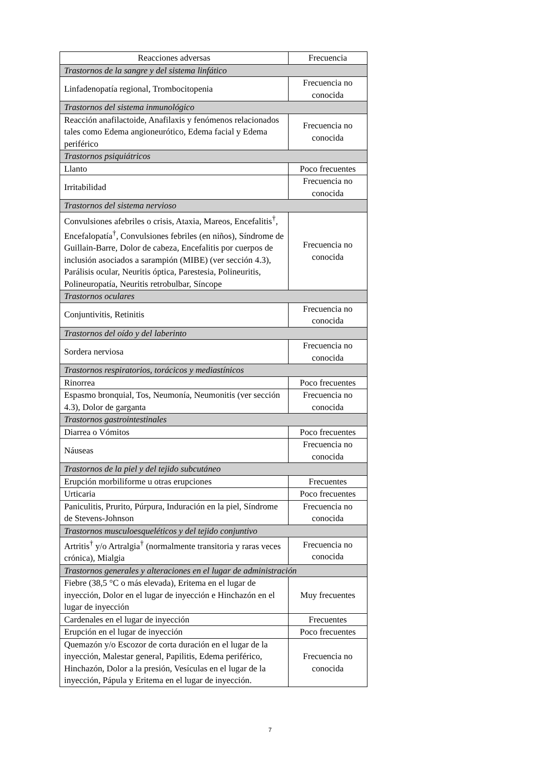| Reacciones adversas | Frecuencia |
| --- | --- |
| Trastornos de la sangre y del sistema linfático | |
| Linfadenopatía regional, Trombocitopenia | Frecuencia no conocida |
| Trastornos del sistema inmunológico | |
| Reacción anafilactoide, Anafilaxis y fenómenos relacionados tales como Edema angioneurótico, Edema facial y Edema periférico | Frecuencia no conocida |
| Trastornos psiquiátricos | |
| Llanto | Poco frecuentes |
| Irritabilidad | Frecuencia no conocida |
| Trastornos del sistema nervioso | |
| Convulsiones afebriles o crisis, Ataxia, Mareos, Encefalitis<sup>†</sup>, Encefalopatía<sup>†</sup>, Convulsiones febriles (en niños), Síndrome de Guillain-Barre, Dolor de cabeza, Encefalitis por cuerpos de inclusión asociados a sarampión (MIBE) (ver sección 4.3), Parálisis ocular, Neuritis óptica, Parestesia, Polineuritis, Polineuropatía, Neuritis retrobulbar, Síncope | Frecuencia no conocida |
| Trastornos oculares | |
| Conjuntivitis, Retinitis | Frecuencia no conocida |
| Trastornos del oído y del laberinto | |
| Sordera nerviosa | Frecuencia no conocida |
| Trastornos respiratorios, torácicos y mediastínicos | |
| Rinorrea | Poco frecuentes |
| Espasmo bronquial, Tos, Neumonía, Neumonitis (ver sección 4.3), Dolor de garganta | Frecuencia no conocida |
| Trastornos gastrointestinales | |
| Diarrea o Vómitos | Poco frecuentes |
| Náuseas | Frecuencia no conocida |
| Trastornos de la piel y del tejido subcutáneo | |
| Erupción morbiliforme u otras erupciones | Frecuentes |
| Urticaria | Poco frecuentes |
| Paniculitis, Prurito, Púrpura, Induración en la piel, Síndrome de Stevens-Johnson | Frecuencia no conocida |
| Trastornos musculoesqueléticos y del tejido conjuntivo | |
| Artritis<sup>†</sup> y/o Artralgia<sup>†</sup> (normalmente transitoria y raras veces crónica), Mialgia | Frecuencia no conocida |
| Trastornos generales y alteraciones en el lugar de administración | |
| Fiebre (38,5 °C o más elevada), Eritema en el lugar de inyección, Dolor en el lugar de inyección e Hinchazón en el lugar de inyección | Muy frecuentes |
| Cardenales en el lugar de inyección | Frecuentes |
| Erupción en el lugar de inyección | Poco frecuentes |
| Quemazón y/o Escozor de corta duración en el lugar de la inyección, Malestar general, Papilitis, Edema periférico, Hinchazón, Dolor a la presión, Vesículas en el lugar de la inyección, Pápula y Eritema en el lugar de inyección. | Frecuencia no conocida |
7